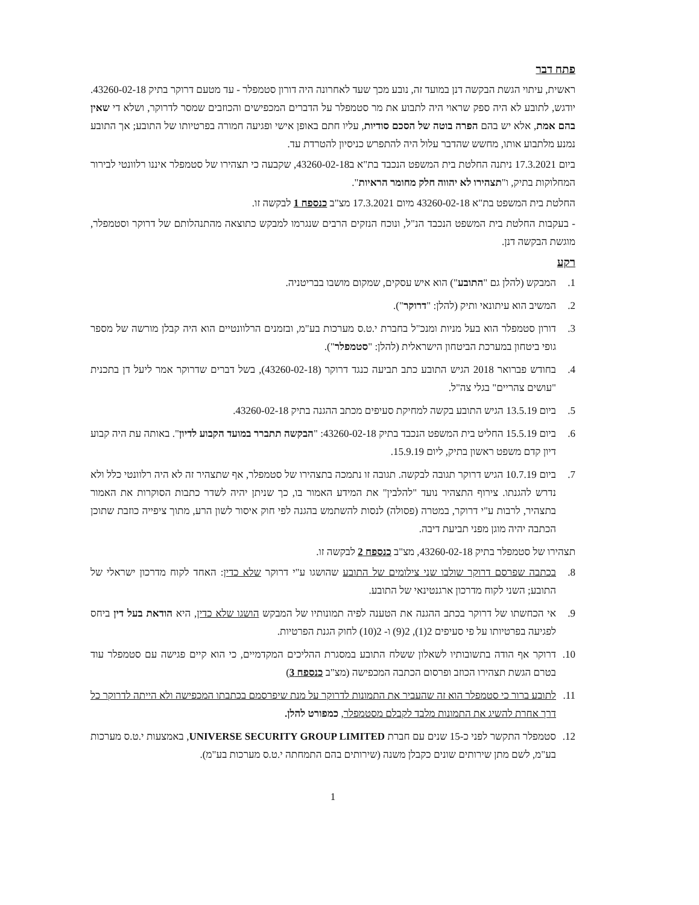פתח דבר
ראשית, עיתוי הגשת הבקשה דנן במועד זה, נובע מכך שעד לאחרונה היה דורון סטמפלר - עד מטעם דרוקר בתיק 43260-02-18. יודגש, לתובע לא היה ספק שראוי היה לתבוע את מר סטמפלר על הדברים המכפישים והכוזבים שמסר לדרוקר, ושלא די שאין בהם אמת, אלא יש בהם הפרה בוטה של הסכם סודיות, עליו חתם באופן אישי ופגיעה חמורה בפרטיותו של התובע; אך התובע נמנע מלתבוע אותו, מחשש שהדבר עלול היה להתפרש כניסיון להטרדת עד.
ביום 17.3.2021 ניתנה החלטת בית המשפט הנכבד בת"א ב43260-02-18, שקבעה כי תצהירו של סטמפלר איננו רלוונטי לבירור המחלוקות בתיק, ו"תצהירו לא יהווה חלק מחומר הראיות".
החלטת בית המשפט בת"א 43260-02-18 מיום 17.3.2021 מצ"ב כנספח 1 לבקשה זו.
- בעקבות החלטת בית המשפט הנכבד הנ"ל, ונוכח הנזקים הרבים שנגרמו למבקש כתוצאה מהתנהלותם של דרוקר וסטמפלר, מוגשת הבקשה דנן.
רקע
1. המבקש (להלן גם "התובע") הוא איש עסקים, שמקום מושבו בבריטניה.
2. המשיב הוא עיתונאי ותיק (להלן: "דרוקר").
3. דורון סטמפלר הוא בעל מניות ומנכ"ל בחברת י.ט.ס מערכות בע"מ, ובזמנים הרלוונטיים הוא היה קבלן מורשה של מספר גופי ביטחון במערכת הביטחון הישראלית (להלן: "סטמפלר").
4. בחודש פברואר 2018 הגיש התובע כתב תביעה כנגד דרוקר (43260-02-18), בשל דברים שדרוקר אמר ליעל דן בתכנית "עושים צהריים" בגלי צה"ל.
5. ביום 13.5.19 הגיש התובע בקשה למחיקת סעיפים מכתב ההגנה בתיק 43260-02-18.
6. ביום 15.5.19 החליט בית המשפט הנכבד בתיק 43260-02-18: "הבקשה תתברר במועד הקבוע לדיון". באותה עת היה קבוע דיון קדם משפט ראשון בתיק, ליום 15.9.19.
7. ביום 10.7.19 הגיש דרוקר תגובה לבקשה. תגובה זו נתמכה בתצהירו של סטמפלר, אף שתצהיר זה לא היה רלוונטי כלל ולא נדרש להגנתו. צירוף התצהיר נועד "להלבין" את המידע האמור בו, כך שניתן יהיה לשדר כתבות הסוקרות את האמור בתצהיר, לרבות ע"י דרוקר, במטרה (פסולה) לנסות להשתמש בהגנה לפי חוק איסור לשון הרע, מתוך ציפייה כוזבת שתוכן הכתבה יהיה מוגן מפני תביעת דיבה.
תצהירו של סטמפלר בתיק 43260-02-18, מצ"ב כנספח 2 לבקשה זו.
8. בכתבה שפרסם דרוקר שולבו שני צילומים של התובע שהושגו ע"י דרוקר שלא כדין: האחד לקוח מדרכון ישראלי של התובע; השני לקוח מדרכון ארגנטינאי של התובע.
9. אי הכחשתו של דרוקר בכתב ההגנה את הטענה לפיה תמונותיו של המבקש הושגו שלא כדין, היא הודאת בעל דין ביחס לפגיעה בפרטיותו על פי סעיפים 2(1), 2(9) ו- 2(10) לחוק הגנת הפרטיות.
10. דרוקר אף הודה בתשובותיו לשאלון ששלח התובע במסגרת ההליכים המקדמיים, כי הוא קיים פגישה עם סטמפלר עוד בטרם הגשת תצהירו הכוזב ופרסום הכתבה המכפישה (מצ"ב כנספח 3)
11. לתובע ברור כי סטמפלר הוא זה שהעביר את התמונות לדרוקר על מנת שיפרסמם בכתבתו המכפישה ולא הייתה לדרוקר כל דרך אחרת להשיג את התמונות מלבד לקבלם מסטמפלר, כמפורט להלן.
12. סטמפלר התקשר לפני כ-15 שנים עם חברת UNIVERSE SECURITY GROUP LIMITED, באמצעות י.ט.ס מערכות בע"מ, לשם מתן שירותים שונים כקבלן משנה (שירותים בהם התמחתה י.ט.ס מערכות בע"מ).
1